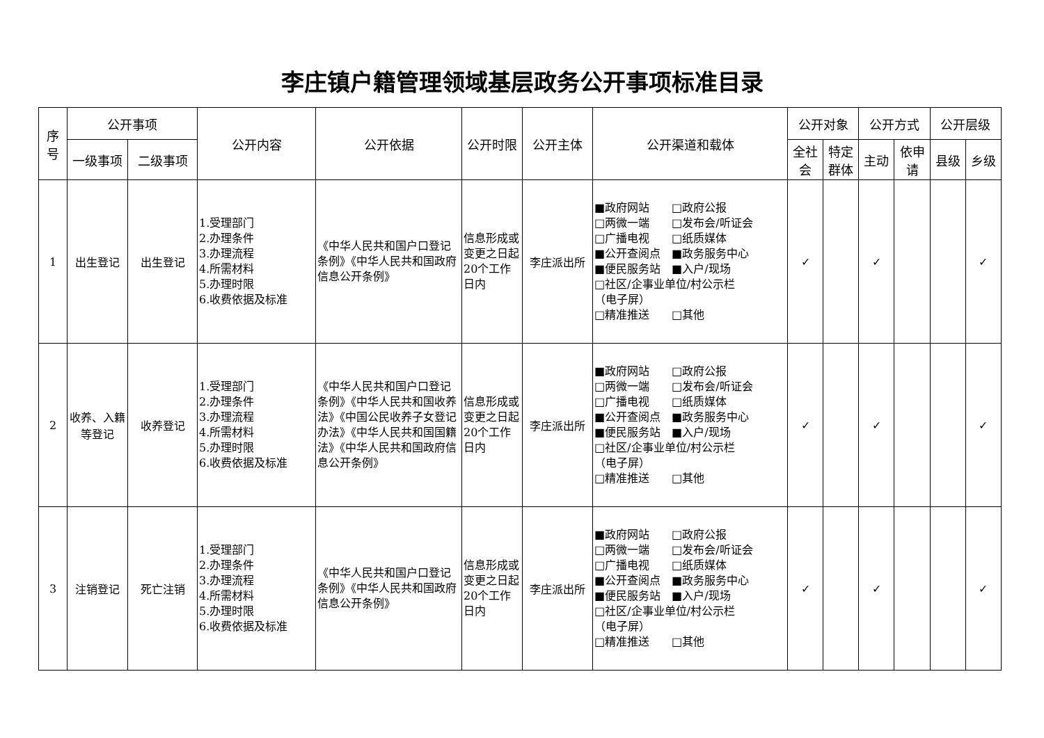李庄镇户籍管理领域基层政务公开事项标准目录
| 序 号 | 公开事项 | | 公开内容 | 公开依据 | 公开时限 | 公开主体 | 公开渠道和载体 | 公开对象 | | 公开方式 | | 公开层级 | |
| --- | --- | --- | --- | --- | --- | --- | --- | --- | --- | --- | --- | --- | --- |
| | 一级事项 | 二级事项 | | | | | | 全社 会 | 特定 群体 | 主动 | 依申 请 | 县级 | 乡级 |
| 1 | 出生登记 | 出生登记 | 1.受理部门 2.办理条件 3.办理流程 4.所需材料 5.办理时限 6.收费依据及标准 | 《中华人民共和国户口登记条例》《中华人民共和国政府信息公开条例》 | 信息形成或变更之日起20个工作日内 | 李庄派出所 | ■政府网站 □政府公报 □两微一端 □发布会/听证会 □广播电视 □纸质媒体 ■公开查阅点 ■政务服务中心 ■便民服务站 ■入户/现场 □社区/企事业单位/村公示栏 （电子屏） □精准推送 □其他 | ✓ | | ✓ | | | ✓ |
| 2 | 收养、入籍等登记 | 收养登记 | 1.受理部门 2.办理条件 3.办理流程 4.所需材料 5.办理时限 6.收费依据及标准 | 《中华人民共和国户口登记条例》《中华人民共和国收养法》《中国公民收养子女登记办法》《中华人民共和国国籍法》《中华人民共和国政府信息公开条例》 | 信息形成或变更之日起20个工作日内 | 李庄派出所 | ■政府网站 □政府公报 □两微一端 □发布会/听证会 □广播电视 □纸质媒体 ■公开查阅点 ■政务服务中心 ■便民服务站 ■入户/现场 □社区/企事业单位/村公示栏 （电子屏） □精准推送 □其他 | ✓ | | ✓ | | | ✓ |
| 3 | 注销登记 | 死亡注销 | 1.受理部门 2.办理条件 3.办理流程 4.所需材料 5.办理时限 6.收费依据及标准 | 《中华人民共和国户口登记条例》《中华人民共和国政府信息公开条例》 | 信息形成或变更之日起20个工作日内 | 李庄派出所 | ■政府网站 □政府公报 □两微一端 □发布会/听证会 □广播电视 □纸质媒体 ■公开查阅点 ■政务服务中心 ■便民服务站 ■入户/现场 □社区/企事业单位/村公示栏 （电子屏） □精准推送 □其他 | ✓ | | ✓ | | | ✓ |